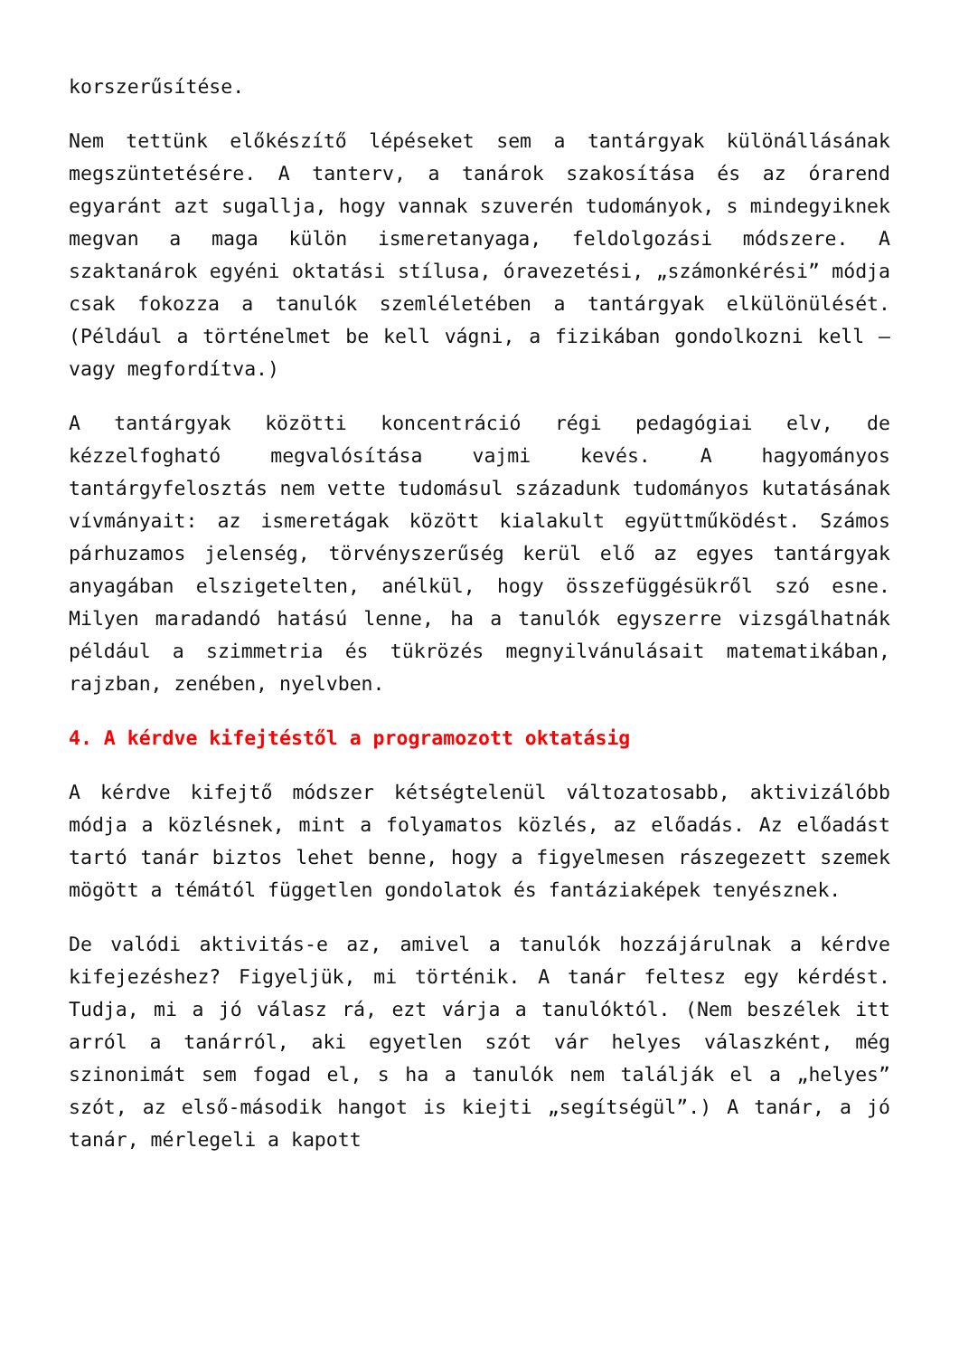korszerűsítése.
Nem tettünk előkészítő lépéseket sem a tantárgyak különállásának megszüntetésére. A tanterv, a tanárok szakosítása és az órarend egyaránt azt sugallja, hogy vannak szuverén tudományok, s mindegyiknek megvan a maga külön ismeretanyaga, feldolgozási módszere. A szaktanárok egyéni oktatási stílusa, óravezetési, „számonkérési” módja csak fokozza a tanulók szemléletében a tantárgyak elkülönülését. (Például a történelmet be kell vágni, a fizikában gondolkozni kell – vagy megfordítva.)
A tantárgyak közötti koncentráció régi pedagógiai elv, de kézzelfogható megvalósítása vajmi kevés. A hagyományos tantárgyfelosztás nem vette tudomásul századunk tudományos kutatásának vívmányait: az ismeretágak között kialakult együttműködést. Számos párhuzamos jelenség, törvényszerűség kerül elő az egyes tantárgyak anyagában elszigetelten, anélkül, hogy összefüggésükről szó esne. Milyen maradandó hatású lenne, ha a tanulók egyszerre vizsgálhatnák például a szimmetria és tükrözés megnyilvánulásait matematikában, rajzban, zenében, nyelvben.
4. A kérdve kifejtéstől a programozott oktatásig
A kérdve kifejtő módszer kétségtelenül változatosabb, aktivizálóbb módja a közlésnek, mint a folyamatos közlés, az előadás. Az előadást tartó tanár biztos lehet benne, hogy a figyelmesen rászegezett szemek mögött a témától független gondolatok és fantáziaképek tenyésznek.
De valódi aktivitás-e az, amivel a tanulók hozzájárulnak a kérdve kifejezéshez? Figyeljük, mi történik. A tanár feltesz egy kérdést. Tudja, mi a jó válasz rá, ezt várja a tanulóktól. (Nem beszélek itt arról a tanárról, aki egyetlen szót vár helyes válaszként, még szinonimát sem fogad el, s ha a tanulók nem találják el a „helyes” szót, az első-második hangot is kiejti „segítségül”.) A tanár, a jó tanár, mérlegeli a kapott